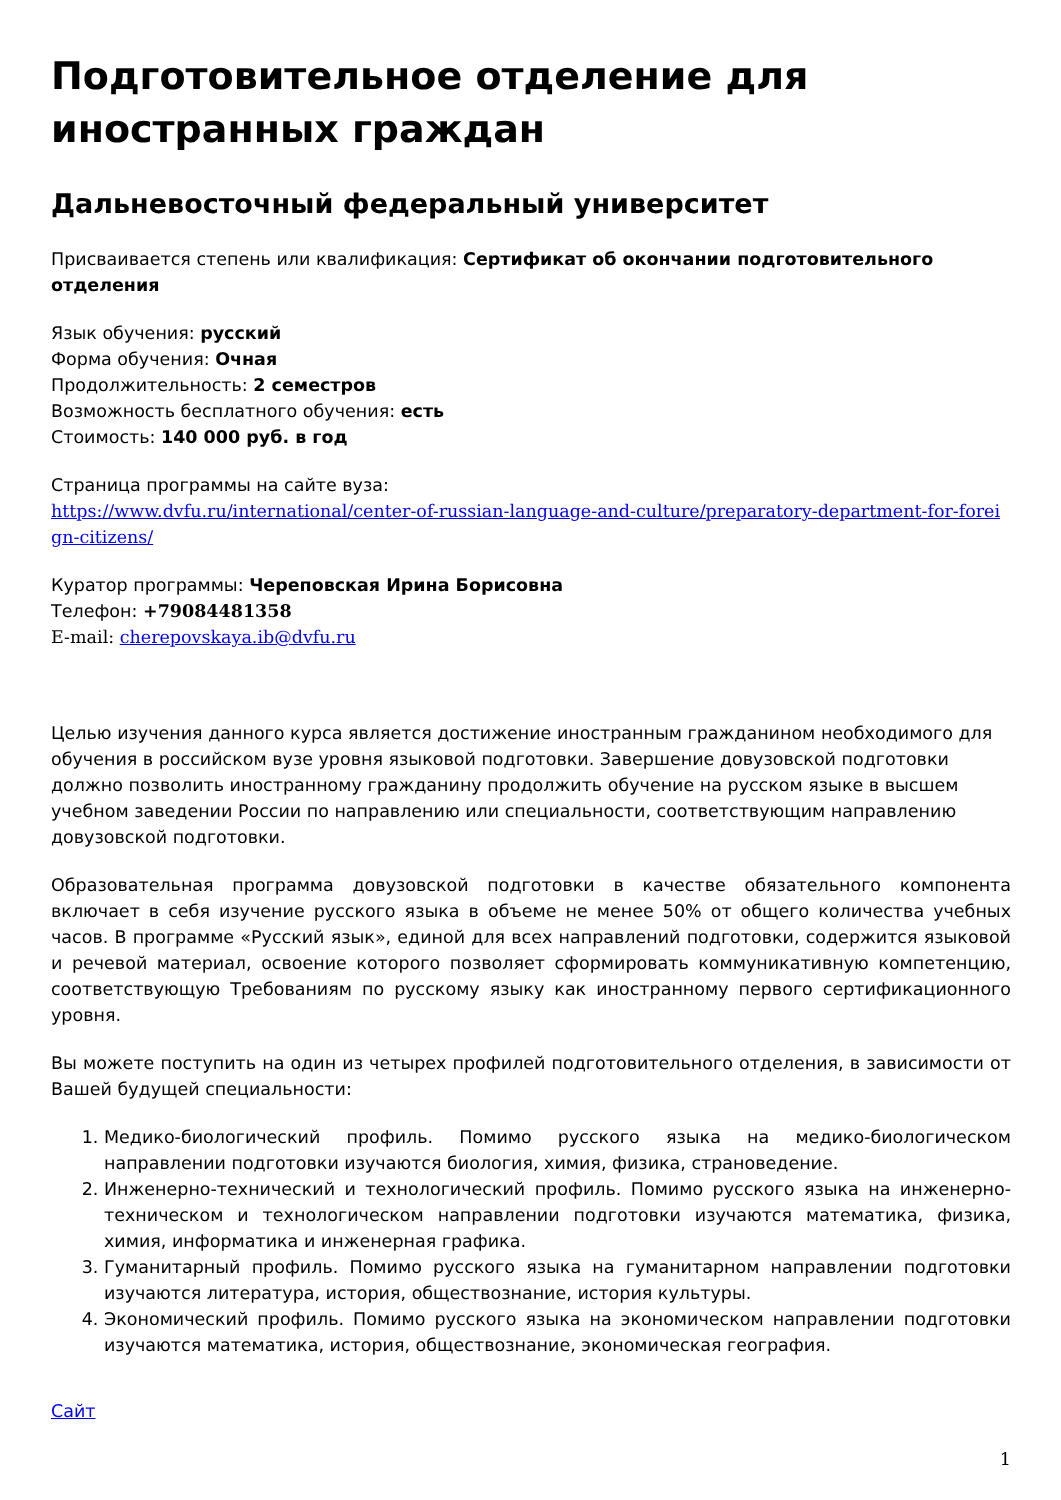Подготовительное отделение для иностранных граждан
Дальневосточный федеральный университет
Присваивается степень или квалификация: Сертификат об окончании подготовительного отделения
Язык обучения: русский
Форма обучения: Очная
Продолжительность: 2 семестров
Возможность бесплатного обучения: есть
Стоимость: 140 000 руб. в год
Страница программы на сайте вуза:
https://www.dvfu.ru/international/center-of-russian-language-and-culture/preparatory-department-for-foreign-citizens/
Куратор программы: Череповская Ирина Борисовна
Телефон: +79084481358
E-mail: cherepovskaya.ib@dvfu.ru
Целью изучения данного курса является достижение иностранным гражданином необходимого для обучения в российском вузе уровня языковой подготовки. Завершение довузовской подготовки должно позволить иностранному гражданину продолжить обучение на русском языке в высшем учебном заведении России по направлению или специальности, соответствующим направлению довузовской подготовки.
Образовательная программа довузовской подготовки в качестве обязательного компонента включает в себя изучение русского языка в объеме не менее 50% от общего количества учебных часов. В программе «Русский язык», единой для всех направлений подготовки, содержится языковой и речевой материал, освоение которого позволяет сформировать коммуникативную компетенцию, соответствующую Требованиям по русскому языку как иностранному первого сертификационного уровня.
Вы можете поступить на один из четырех профилей подготовительного отделения, в зависимости от Вашей будущей специальности:
1. Медико-биологический профиль. Помимо русского языка на медико-биологическом направлении подготовки изучаются биология, химия, физика, страноведение.
2. Инженерно-технический и технологический профиль. Помимо русского языка на инженерно-техническом и технологическом направлении подготовки изучаются математика, физика, химия, информатика и инженерная графика.
3. Гуманитарный профиль. Помимо русского языка на гуманитарном направлении подготовки изучаются литература, история, обществознание, история культуры.
4. Экономический профиль. Помимо русского языка на экономическом направлении подготовки изучаются математика, история, обществознание, экономическая география.
Сайт
1